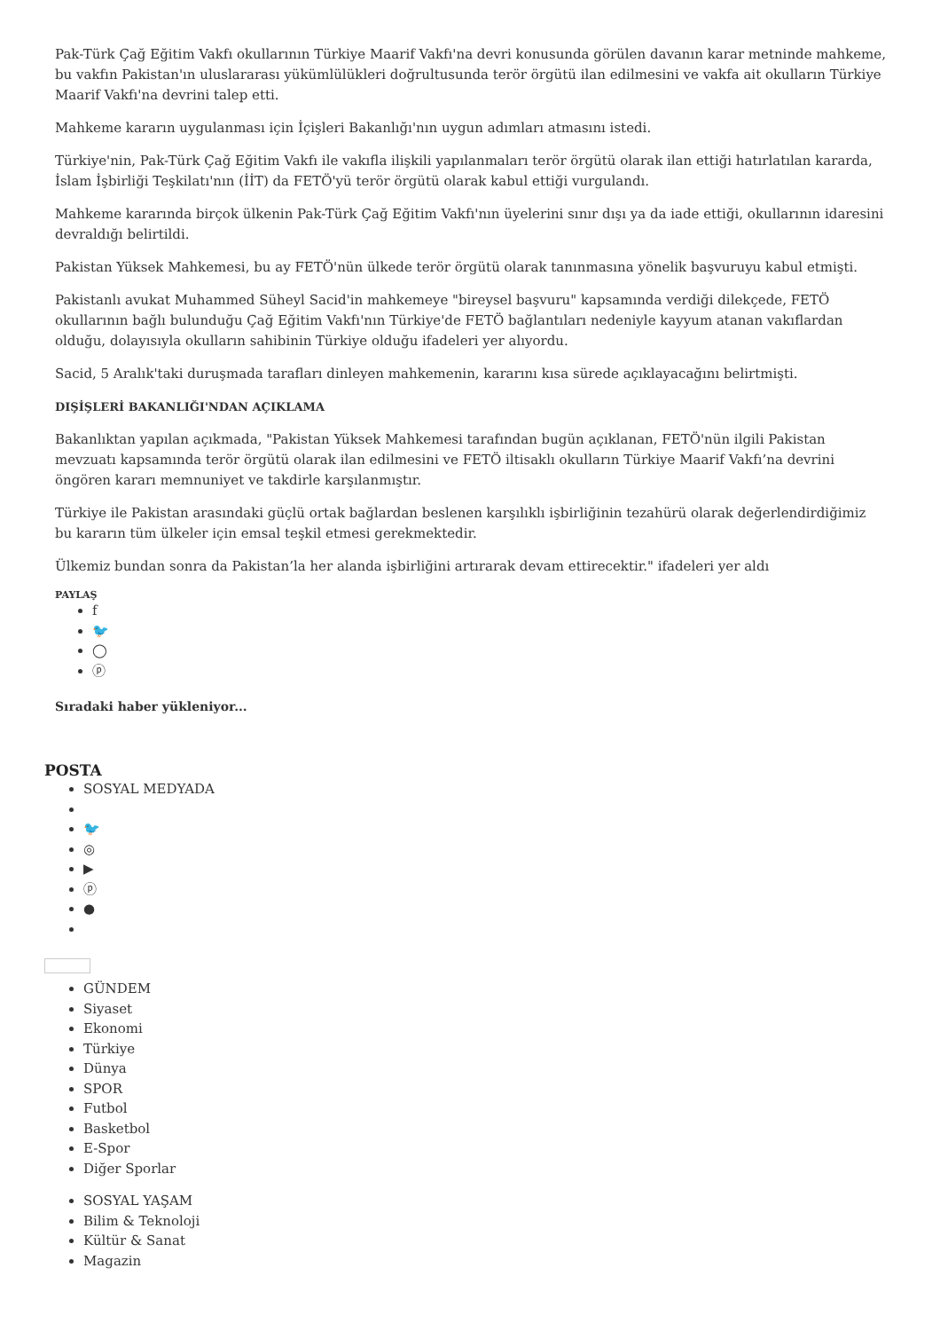Pak-Türk Çağ Eğitim Vakfı okullarının Türkiye Maarif Vakfı'na devri konusunda görülen davanın karar metninde mahkeme, bu vakfın Pakistan'ın uluslararası yükümlülükleri doğrultusunda terör örgütü ilan edilmesini ve vakfa ait okulların Türkiye Maarif Vakfı'na devrini talep etti.
Mahkeme kararın uygulanması için İçişleri Bakanlığı'nın uygun adımları atmasını istedi.
Türkiye'nin, Pak-Türk Çağ Eğitim Vakfı ile vakıfla ilişkili yapılanmaları terör örgütü olarak ilan ettiği hatırlatılan kararda, İslam İşbirliği Teşkilatı'nın (İİT) da FETÖ'yü terör örgütü olarak kabul ettiği vurgulandı.
Mahkeme kararında birçok ülkenin Pak-Türk Çağ Eğitim Vakfı'nın üyelerini sınır dışı ya da iade ettiği, okullarının idaresini devraldığı belirtildi.
Pakistan Yüksek Mahkemesi, bu ay FETÖ'nün ülkede terör örgütü olarak tanınmasına yönelik başvuruyu kabul etmişti.
Pakistanlı avukat Muhammed Süheyl Sacid'in mahkemeye "bireysel başvuru" kapsamında verdiği dilekçede, FETÖ okullarının bağlı bulunduğu Çağ Eğitim Vakfı'nın Türkiye'de FETÖ bağlantıları nedeniyle kayyum atanan vakıflardan olduğu, dolayısıyla okulların sahibinin Türkiye olduğu ifadeleri yer alıyordu.
Sacid, 5 Aralık'taki duruşmada tarafları dinleyen mahkemenin, kararını kısa sürede açıklayacağını belirtmişti.
DIŞİŞLERİ BAKANLIĞI'NDAN AÇIKLAMA
Bakanlıktan yapılan açıkmada, "Pakistan Yüksek Mahkemesi tarafından bugün açıklanan, FETÖ'nün ilgili Pakistan mevzuatı kapsamında terör örgütü olarak ilan edilmesini ve FETÖ iltisaklı okulların Türkiye Maarif Vakfı’na devrini öngören kararı memnuniyet ve takdirle karşılanmıştır.
Türkiye ile Pakistan arasındaki güçlü ortak bağlardan beslenen karşılıklı işbirliğinin tezahürü olarak değerlendirdiğimiz bu kararın tüm ülkeler için emsal teşkil etmesi gerekmektedir.
Ülkemiz bundan sonra da Pakistan’la her alanda işbirliğini artırarak devam ettirecektir." ifadeleri yer aldı
PAYLAŞ
f
🐦
◯
ⓟ
Sıradaki haber yükleniyor...
POSTA
SOSYAL MEDYADA
🐦
◎
▶
ⓟ
●
GÜNDEM
Siyaset
Ekonomi
Türkiye
Dünya
SPOR
Futbol
Basketbol
E-Spor
Diğer Sporlar
SOSYAL YAŞAM
Bilim & Teknoloji
Kültür & Sanat
Magazin